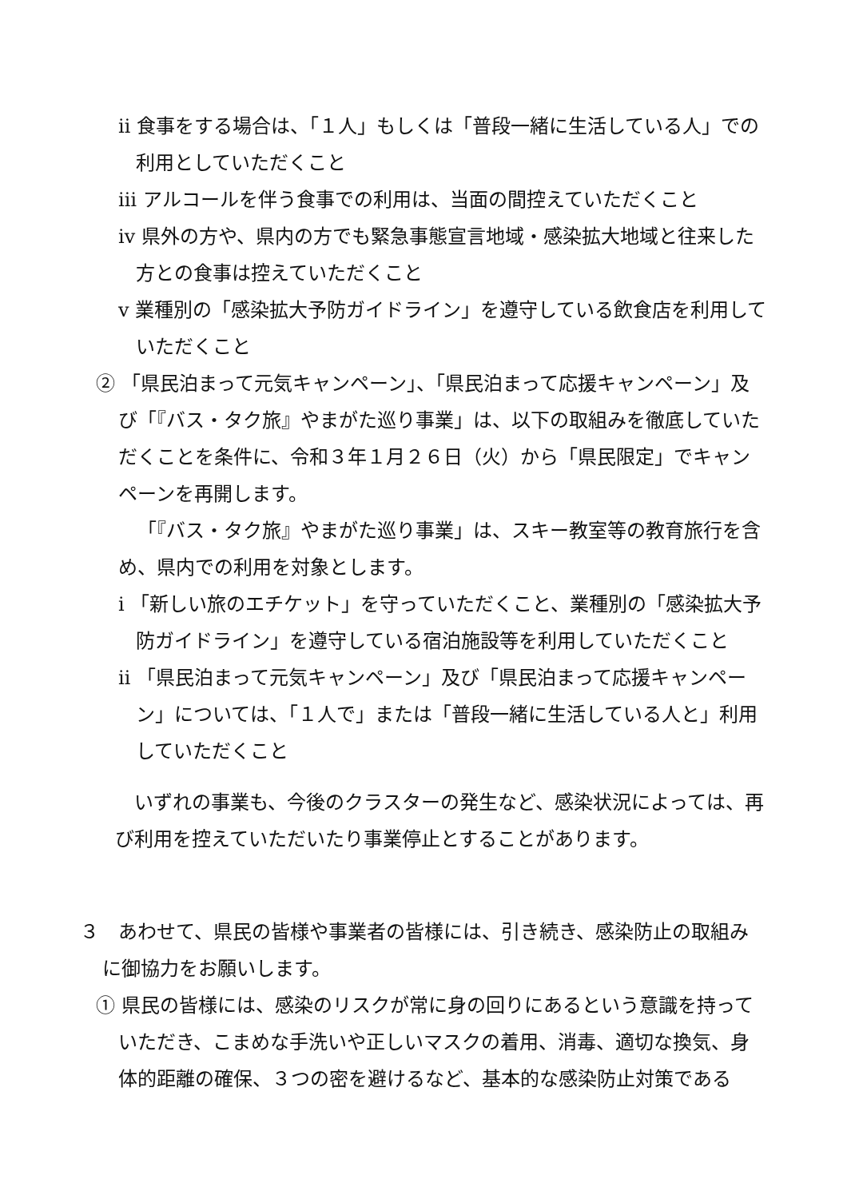ⅱ 食事をする場合は、「１人」もしくは「普段一緒に生活している人」での利用としていただくこと
ⅲ アルコールを伴う食事での利用は、当面の間控えていただくこと
ⅳ 県外の方や、県内の方でも緊急事態宣言地域・感染拡大地域と往来した方との食事は控えていただくこと
ⅴ 業種別の「感染拡大予防ガイドライン」を遵守している飲食店を利用していただくこと
② 「県民泊まって元気キャンペーン」、「県民泊まって応援キャンペーン」及び「『バス・タク旅』やまがた巡り事業」は、以下の取組みを徹底していただくことを条件に、令和３年１月２６日（火）から「県民限定」でキャンペーンを再開します。
「『バス・タク旅』やまがた巡り事業」は、スキー教室等の教育旅行を含め、県内での利用を対象とします。
ⅰ 「新しい旅のエチケット」を守っていただくこと、業種別の「感染拡大予防ガイドライン」を遵守している宿泊施設等を利用していただくこと
ⅱ 「県民泊まって元気キャンペーン」及び「県民泊まって応援キャンペーン」については、「１人で」または「普段一緒に生活している人と」利用していただくこと
いずれの事業も、今後のクラスターの発生など、感染状況によっては、再び利用を控えていただいたり事業停止とすることがあります。
３　あわせて、県民の皆様や事業者の皆様には、引き続き、感染防止の取組みに御協力をお願いします。
① 県民の皆様には、感染のリスクが常に身の回りにあるという意識を持っていただき、こまめな手洗いや正しいマスクの着用、消毒、適切な換気、身体的距離の確保、３つの密を避けるなど、基本的な感染防止対策である